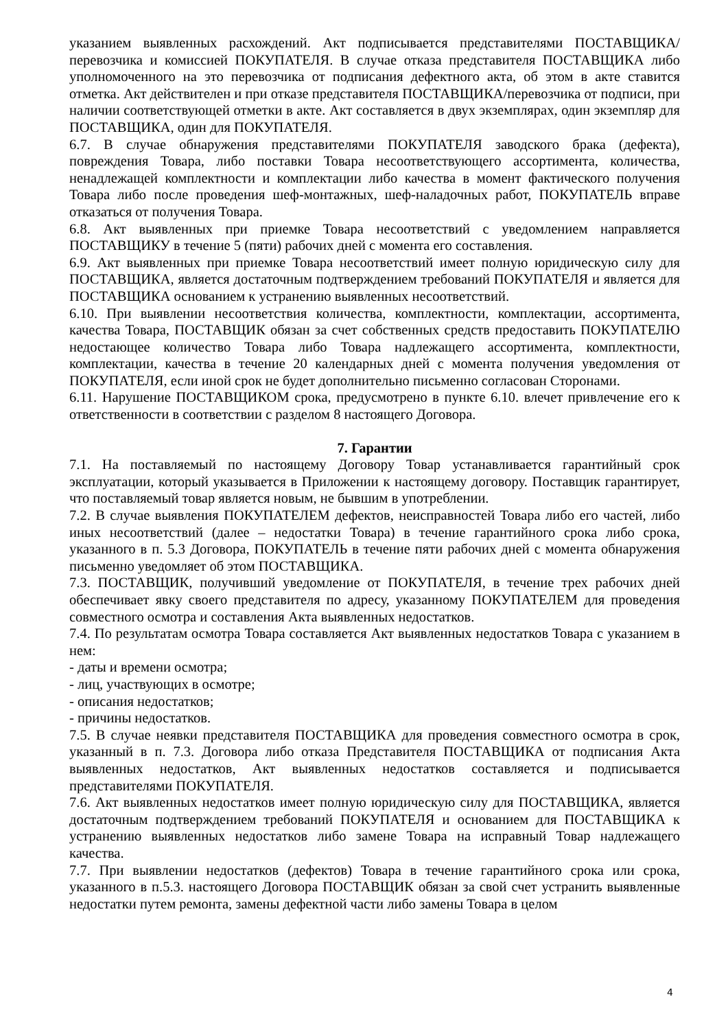указанием выявленных расхождений. Акт подписывается представителями ПОСТАВЩИКА/перевозчика и комиссией ПОКУПАТЕЛЯ. В случае отказа представителя ПОСТАВЩИКА либо уполномоченного на это перевозчика от подписания дефектного акта, об этом в акте ставится отметка. Акт действителен и при отказе представителя ПОСТАВЩИКА/перевозчика от подписи, при наличии соответствующей отметки в акте. Акт составляется в двух экземплярах, один экземпляр для ПОСТАВЩИКА, один для ПОКУПАТЕЛЯ.
6.7. В случае обнаружения представителями ПОКУПАТЕЛЯ заводского брака (дефекта), повреждения Товара, либо поставки Товара несоответствующего ассортимента, количества, ненадлежащей комплектности и комплектации либо качества в момент фактического получения Товара либо после проведения шеф-монтажных, шеф-наладочных работ, ПОКУПАТЕЛЬ вправе отказаться от получения Товара.
6.8. Акт выявленных при приемке Товара несоответствий с уведомлением направляется ПОСТАВЩИКУ в течение 5 (пяти) рабочих дней с момента его составления.
6.9. Акт выявленных при приемке Товара несоответствий имеет полную юридическую силу для ПОСТАВЩИКА, является достаточным подтверждением требований ПОКУПАТЕЛЯ и является для ПОСТАВЩИКА основанием к устранению выявленных несоответствий.
6.10. При выявлении несоответствия количества, комплектности, комплектации, ассортимента, качества Товара, ПОСТАВЩИК обязан за счет собственных средств предоставить ПОКУПАТЕЛЮ недостающее количество Товара либо Товара надлежащего ассортимента, комплектности, комплектации, качества в течение 20 календарных дней с момента получения уведомления от ПОКУПАТЕЛЯ, если иной срок не будет дополнительно письменно согласован Сторонами.
6.11. Нарушение ПОСТАВЩИКОМ срока, предусмотрено в пункте 6.10. влечет привлечение его к ответственности в соответствии с разделом 8 настоящего Договора.
7. Гарантии
7.1. На поставляемый по настоящему Договору Товар устанавливается гарантийный срок эксплуатации, который указывается в Приложении к настоящему договору. Поставщик гарантирует, что поставляемый товар является новым, не бывшим в употреблении.
7.2. В случае выявления ПОКУПАТЕЛЕМ дефектов, неисправностей Товара либо его частей, либо иных несоответствий (далее – недостатки Товара) в течение гарантийного срока либо срока, указанного в п. 5.3 Договора, ПОКУПАТЕЛЬ в течение пяти рабочих дней с момента обнаружения письменно уведомляет об этом ПОСТАВЩИКА.
7.3. ПОСТАВЩИК, получивший уведомление от ПОКУПАТЕЛЯ, в течение трех рабочих дней обеспечивает явку своего представителя по адресу, указанному ПОКУПАТЕЛЕМ для проведения совместного осмотра и составления Акта выявленных недостатков.
7.4. По результатам осмотра Товара составляется Акт выявленных недостатков Товара с указанием в нем:
- даты и времени осмотра;
- лиц, участвующих в осмотре;
- описания недостатков;
- причины недостатков.
7.5. В случае неявки представителя ПОСТАВЩИКА для проведения совместного осмотра в срок, указанный в п. 7.3. Договора либо отказа Представителя ПОСТАВЩИКА от подписания Акта выявленных недостатков, Акт выявленных недостатков составляется и подписывается представителями ПОКУПАТЕЛЯ.
7.6. Акт выявленных недостатков имеет полную юридическую силу для ПОСТАВЩИКА, является достаточным подтверждением требований ПОКУПАТЕЛЯ и основанием для ПОСТАВЩИКА к устранению выявленных недостатков либо замене Товара на исправный Товар надлежащего качества.
7.7. При выявлении недостатков (дефектов) Товара в течение гарантийного срока или срока, указанного в п.5.3. настоящего Договора ПОСТАВЩИК обязан за свой счет устранить выявленные недостатки путем ремонта, замены дефектной части либо замены Товара в целом
4